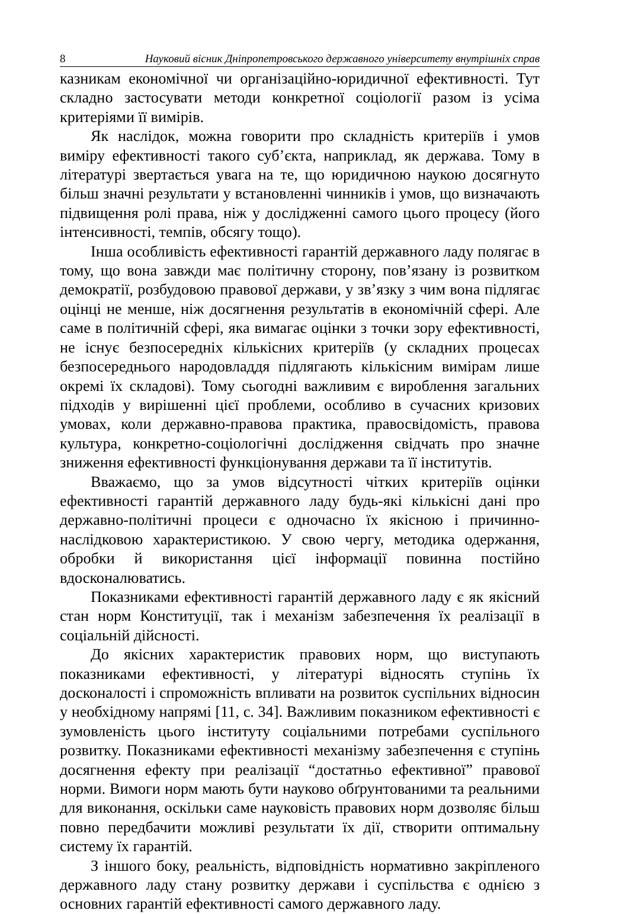8 Науковий вісник Дніпропетровського державного університету внутрішніх справ
казникам економічної чи організаційно-юридичної ефективності. Тут складно застосувати методи конкретної соціології разом із усіма критеріями її вимірів.
Як наслідок, можна говорити про складність критеріїв і умов виміру ефективності такого суб’єкта, наприклад, як держава. Тому в літературі звертається увага на те, що юридичною наукою досягнуто більш значні результати у встановленні чинників і умов, що визначають підвищення ролі права, ніж у дослідженні самого цього процесу (його інтенсивності, темпів, обсягу тощо).
Інша особливість ефективності гарантій державного ладу полягає в тому, що вона завжди має політичну сторону, пов’язану із розвитком демократії, розбудовою правової держави, у зв’язку з чим вона підлягає оцінці не менше, ніж досягнення результатів в економічній сфері. Але саме в політичній сфері, яка вимагає оцінки з точки зору ефективності, не існує безпосередніх кількісних критеріїв (у складних процесах безпосереднього народовладдя підлягають кількісним вимірам лише окремі їх складові). Тому сьогодні важливим є вироблення загальних підходів у вирішенні цієї проблеми, особливо в сучасних кризових умовах, коли державно-правова практика, правосвідомість, правова культура, конкретно-соціологічні дослідження свідчать про значне зниження ефективності функціонування держави та її інститутів.
Вважаємо, що за умов відсутності чітких критеріїв оцінки ефективності гарантій державного ладу будь-які кількісні дані про державно-політичні процеси є одночасно їх якісною і причинно-наслідковою характеристикою. У свою чергу, методика одержання, обробки й використання цієї інформації повинна постійно вдосконалюватись.
Показниками ефективності гарантій державного ладу є як якісний стан норм Конституції, так і механізм забезпечення їх реалізації в соціальній дійсності.
До якісних характеристик правових норм, що виступають показниками ефективності, у літературі відносять ступінь їх досконалості і спроможність впливати на розвиток суспільних відносин у необхідному напрямі [11, с. 34]. Важливим показником ефективності є зумовленість цього інституту соціальними потребами суспільного розвитку. Показниками ефективності механізму забезпечення є ступінь досягнення ефекту при реалізації “достатньо ефективної” правової норми. Вимоги норм мають бути науково обґрунтованими та реальними для виконання, оскільки саме науковість правових норм дозволяє більш повно передбачити можливі результати їх дії, створити оптимальну систему їх гарантій.
З іншого боку, реальність, відповідність нормативно закріпленого державного ладу стану розвитку держави і суспільства є однією з основних гарантій ефективності самого державного ладу.